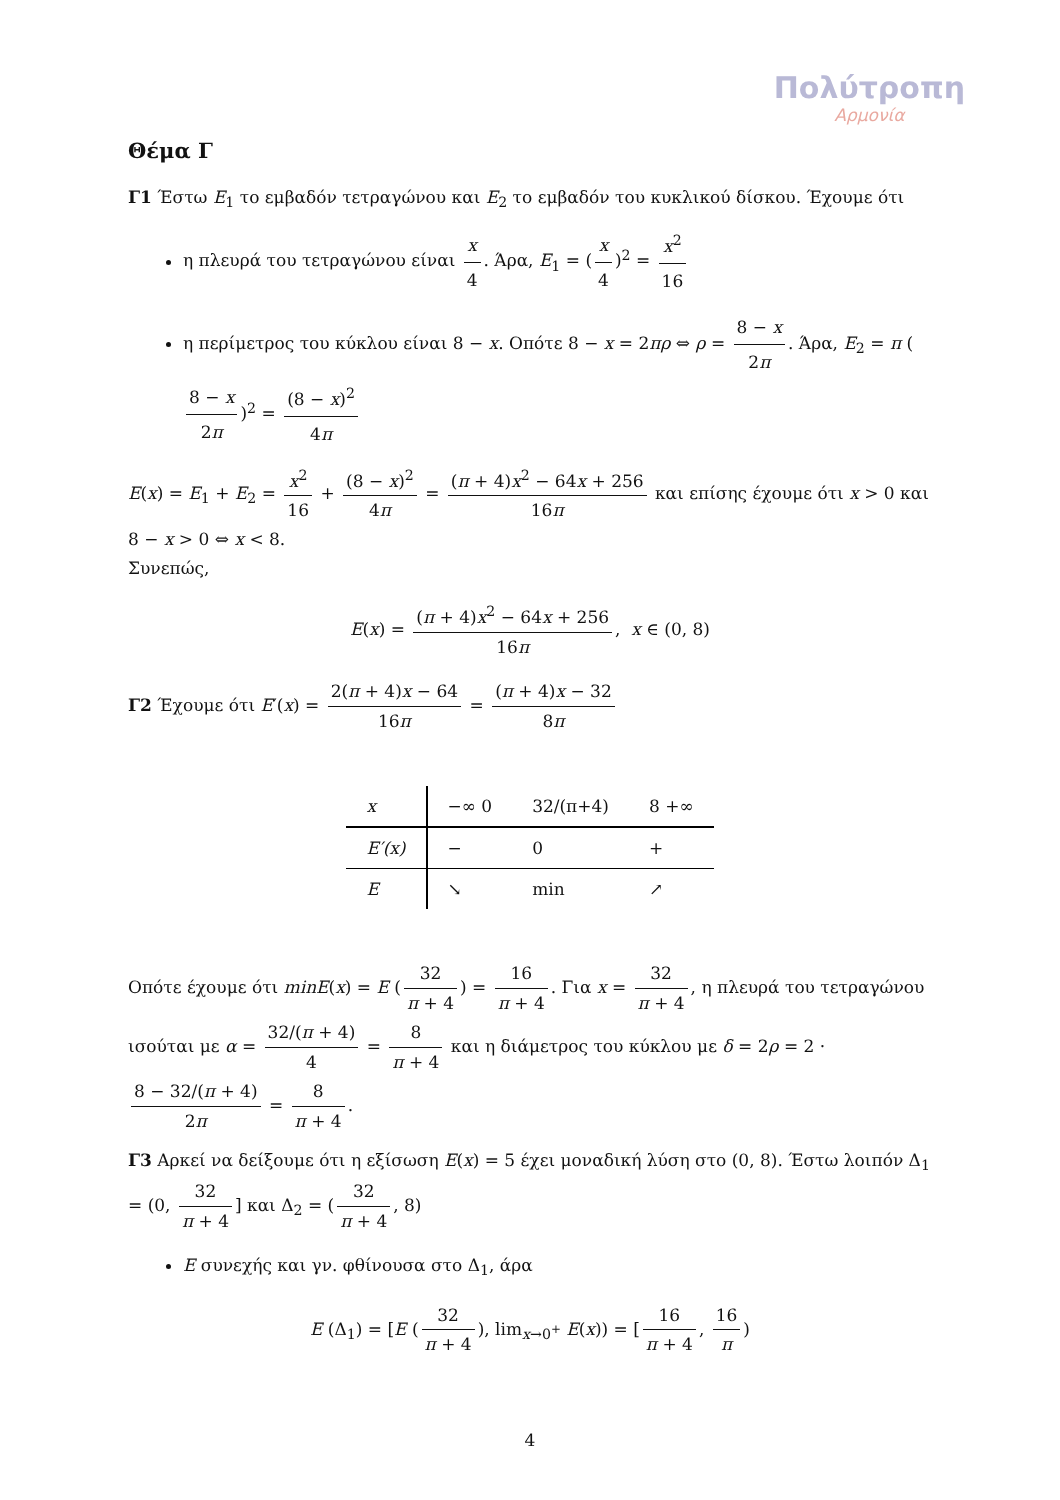Πολύτροπη
Αρμονία
Θέμα Γ
Γ1 Έστω E<sub>1</sub> το εμβαδόν τετραγώνου και E<sub>2</sub> το εμβαδόν του κυκλικού δίσκου. Έχουμε ότι
η πλευρά του τετραγώνου είναι x 4. Άρα, E<sub>1</sub> = (x 4)<sup>2</sup> = x<sup>2</sup> 16
η περίμετρος του κύκλου είναι 8 − x. Οπότε 8 − x = 2πρ ⇔ ρ = 8 − x 2π. Άρα, E<sub>2</sub> = π (8 − x 2π)<sup>2</sup> = (8 − x)<sup>2</sup> 4π
E(x) = E<sub>1</sub> + E<sub>2</sub> = x<sup>2</sup> 16 + (8 − x)<sup>2</sup> 4π = (π + 4)x<sup>2</sup> − 64x + 256 16π και επίσης έχουμε ότι x > 0 και 8 − x > 0 ⇔ x < 8.
Συνεπώς,
E(x) = (π + 4)x<sup>2</sup> − 64x + 256 16π, x ∈ (0, 8)
Γ2 Έχουμε ότι E′(x) = 2(π + 4)x − 64 16π = (π + 4)x − 32 8π
| x | −∞ 0 | 32/(π+4) | 8 +∞ |
| E′(x) | − | 0 | + |
| E | ↘ | min | ↗ |
Οπότε έχουμε ότι minE(x) = E (32 π + 4) = 16 π + 4. Για x = 32 π + 4, η πλευρά του τετραγώνου ισούται με α = 32/(π + 4) 4 = 8 π + 4 και η διάμετρος του κύκλου με δ = 2ρ = 2 · 8 − 32/(π + 4) 2π = 8 π + 4.
Γ3 Αρκεί να δείξουμε ότι η εξίσωση E(x) = 5 έχει μοναδική λύση στο (0, 8). Έστω λοιπόν Δ<sub>1</sub> = (0, 32 π + 4] και Δ<sub>2</sub> = (32 π + 4, 8)
E συνεχής και γν. φθίνουσα στο Δ<sub>1</sub>, άρα
E (Δ<sub>1</sub>) = [E (32 π + 4), lim<sub>x→0<sup>+</sup></sub> E(x)) = [16 π + 4, 16 π)
4